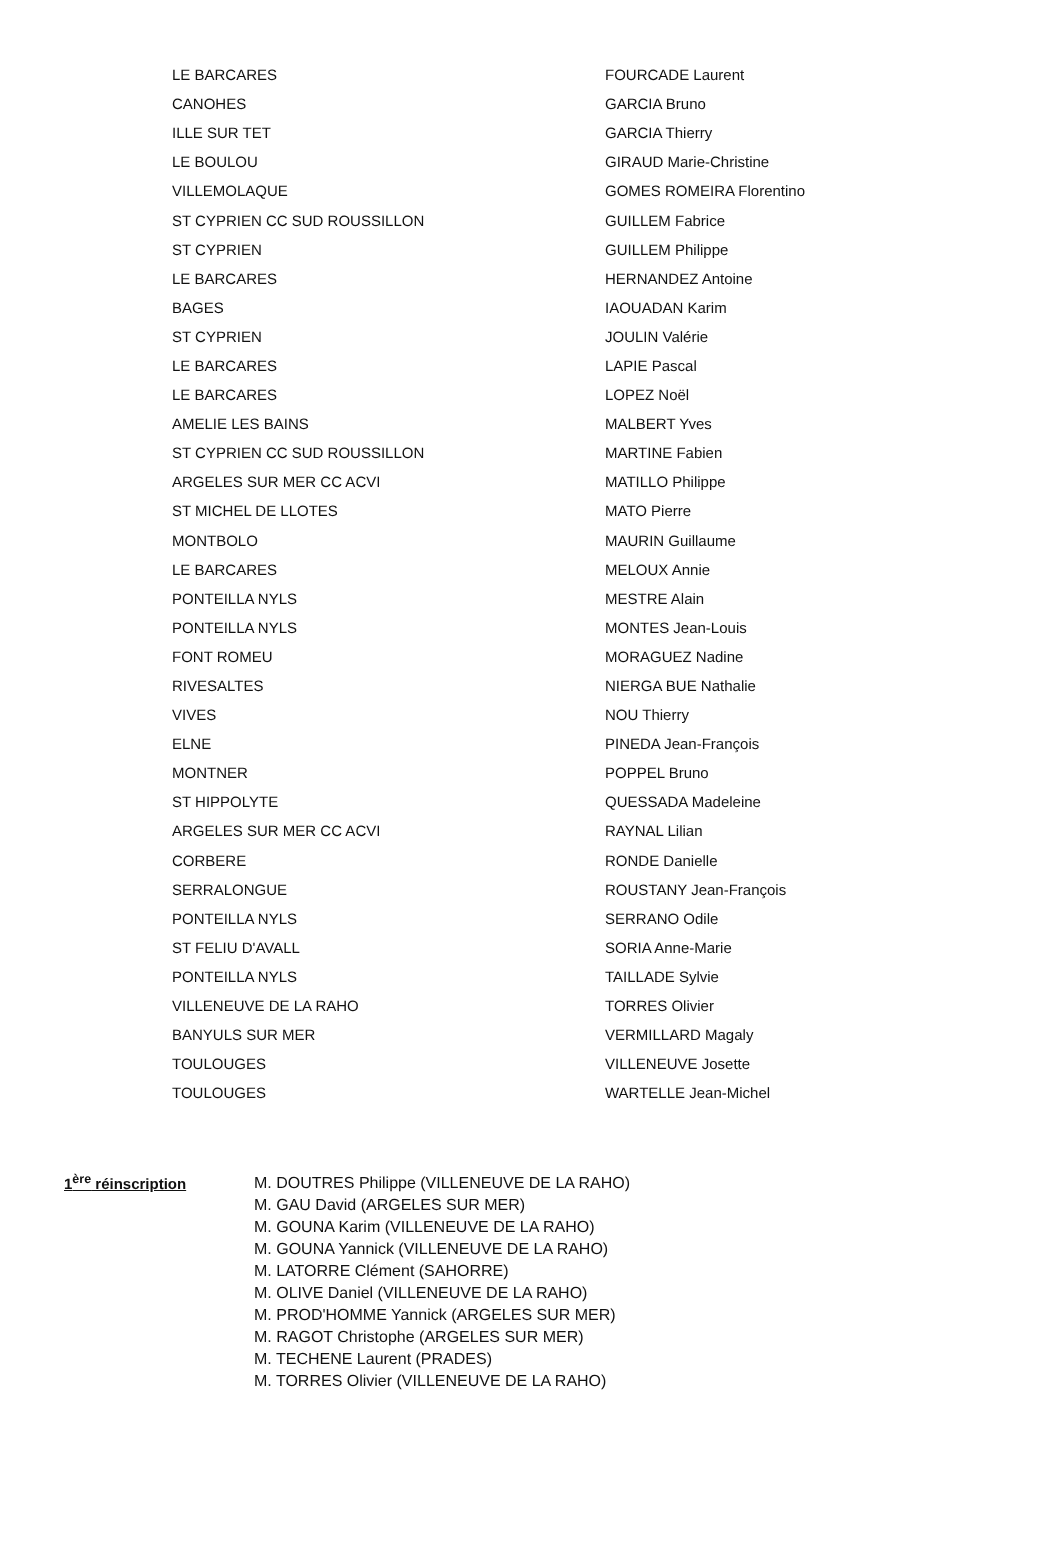| LE BARCARES | FOURCADE Laurent |
| CANOHES | GARCIA Bruno |
| ILLE SUR TET | GARCIA Thierry |
| LE BOULOU | GIRAUD Marie-Christine |
| VILLEMOLAQUE | GOMES ROMEIRA Florentino |
| ST CYPRIEN CC SUD ROUSSILLON | GUILLEM Fabrice |
| ST CYPRIEN | GUILLEM Philippe |
| LE BARCARES | HERNANDEZ Antoine |
| BAGES | IAOUADAN Karim |
| ST CYPRIEN | JOULIN Valérie |
| LE BARCARES | LAPIE Pascal |
| LE BARCARES | LOPEZ Noël |
| AMELIE LES BAINS | MALBERT Yves |
| ST CYPRIEN CC SUD ROUSSILLON | MARTINE Fabien |
| ARGELES SUR MER CC ACVI | MATILLO Philippe |
| ST MICHEL DE LLOTES | MATO Pierre |
| MONTBOLO | MAURIN Guillaume |
| LE BARCARES | MELOUX Annie |
| PONTEILLA NYLS | MESTRE Alain |
| PONTEILLA NYLS | MONTES Jean-Louis |
| FONT ROMEU | MORAGUEZ Nadine |
| RIVESALTES | NIERGA BUE Nathalie |
| VIVES | NOU Thierry |
| ELNE | PINEDA Jean-François |
| MONTNER | POPPEL Bruno |
| ST HIPPOLYTE | QUESSADA Madeleine |
| ARGELES SUR MER CC ACVI | RAYNAL Lilian |
| CORBERE | RONDE Danielle |
| SERRALONGUE | ROUSTANY Jean-François |
| PONTEILLA NYLS | SERRANO Odile |
| ST FELIU D'AVALL | SORIA Anne-Marie |
| PONTEILLA NYLS | TAILLADE Sylvie |
| VILLENEUVE DE LA RAHO | TORRES Olivier |
| BANYULS SUR MER | VERMILLARD Magaly |
| TOULOUGES | VILLENEUVE Josette |
| TOULOUGES | WARTELLE Jean-Michel |
1<sup>ère</sup> réinscription
M. DOUTRES Philippe (VILLENEUVE DE LA RAHO)
M. GAU David (ARGELES SUR MER)
M. GOUNA Karim (VILLENEUVE DE LA RAHO)
M. GOUNA Yannick (VILLENEUVE DE LA RAHO)
M. LATORRE Clément (SAHORRE)
M. OLIVE Daniel (VILLENEUVE DE LA RAHO)
M. PROD'HOMME Yannick (ARGELES SUR MER)
M. RAGOT Christophe (ARGELES SUR MER)
M. TECHENE Laurent (PRADES)
M. TORRES Olivier (VILLENEUVE DE LA RAHO)